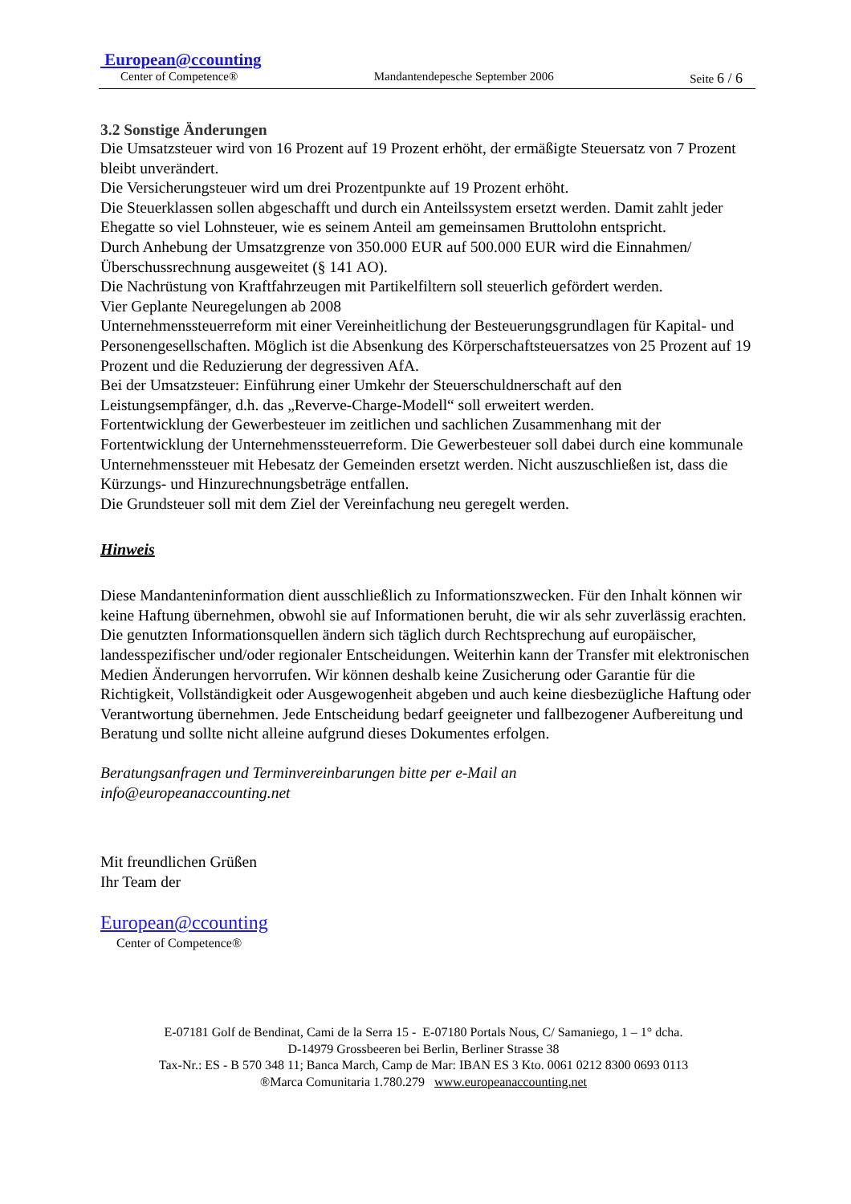European@ccounting
Center of Competence® Mandantendepesche September 2006 Seite 6 / 6
3.2 Sonstige Änderungen
Die Umsatzsteuer wird von 16 Prozent auf 19 Prozent erhöht, der ermäßigte Steuersatz von 7 Prozent bleibt unverändert.
Die Versicherungsteuer wird um drei Prozentpunkte auf 19 Prozent erhöht.
Die Steuerklassen sollen abgeschafft und durch ein Anteilssystem ersetzt werden. Damit zahlt jeder Ehegatte so viel Lohnsteuer, wie es seinem Anteil am gemeinsamen Bruttolohn entspricht.
Durch Anhebung der Umsatzgrenze von 350.000 EUR auf 500.000 EUR wird die Einnahmen/Überschussrechnung ausgeweitet (§ 141 AO).
Die Nachrüstung von Kraftfahrzeugen mit Partikelfiltern soll steuerlich gefördert werden.
Vier Geplante Neuregelungen ab 2008
Unternehmenssteuerreform mit einer Vereinheitlichung der Besteuerungsgrundlagen für Kapital- und Personengesellschaften. Möglich ist die Absenkung des Körperschaftsteuersatzes von 25 Prozent auf 19 Prozent und die Reduzierung der degressiven AfA.
Bei der Umsatzsteuer: Einführung einer Umkehr der Steuerschuldnerschaft auf den Leistungsempfänger, d.h. das „Reverve-Charge-Modell“ soll erweitert werden.
Fortentwicklung der Gewerbesteuer im zeitlichen und sachlichen Zusammenhang mit der Fortentwicklung der Unternehmenssteuerreform. Die Gewerbesteuer soll dabei durch eine kommunale Unternehmenssteuer mit Hebesatz der Gemeinden ersetzt werden. Nicht auszuschließen ist, dass die Kürzungs- und Hinzurechnungsbeträge entfallen.
Die Grundsteuer soll mit dem Ziel der Vereinfachung neu geregelt werden.
Hinweis
Diese Mandanteninformation dient ausschließlich zu Informationszwecken. Für den Inhalt können wir keine Haftung übernehmen, obwohl sie auf Informationen beruht, die wir als sehr zuverlässig erachten. Die genutzten Informationsquellen ändern sich täglich durch Rechtsprechung auf europäischer, landesspezifischer und/oder regionaler Entscheidungen. Weiterhin kann der Transfer mit elektronischen Medien Änderungen hervorrufen. Wir können deshalb keine Zusicherung oder Garantie für die Richtigkeit, Vollständigkeit oder Ausgewogenheit abgeben und auch keine diesbezügliche Haftung oder Verantwortung übernehmen. Jede Entscheidung bedarf geeigneter und fallbezogener Aufbereitung und Beratung und sollte nicht alleine aufgrund dieses Dokumentes erfolgen.
Beratungsanfragen und Terminvereinbarungen bitte per e-Mail an
info@europeanaccounting.net
Mit freundlichen Grüßen
Ihr Team der
European@ccounting
Center of Competence®
E-07181 Golf de Bendinat, Cami de la Serra 15 - E-07180 Portals Nous, C/ Samaniego, 1 – 1° dcha.
D-14979 Grossbeeren bei Berlin, Berliner Strasse 38
Tax-Nr.: ES - B 570 348 11; Banca March, Camp de Mar: IBAN ES 3 Kto. 0061 0212 8300 0693 0113
®Marca Comunitaria 1.780.279 www.europeanaccounting.net